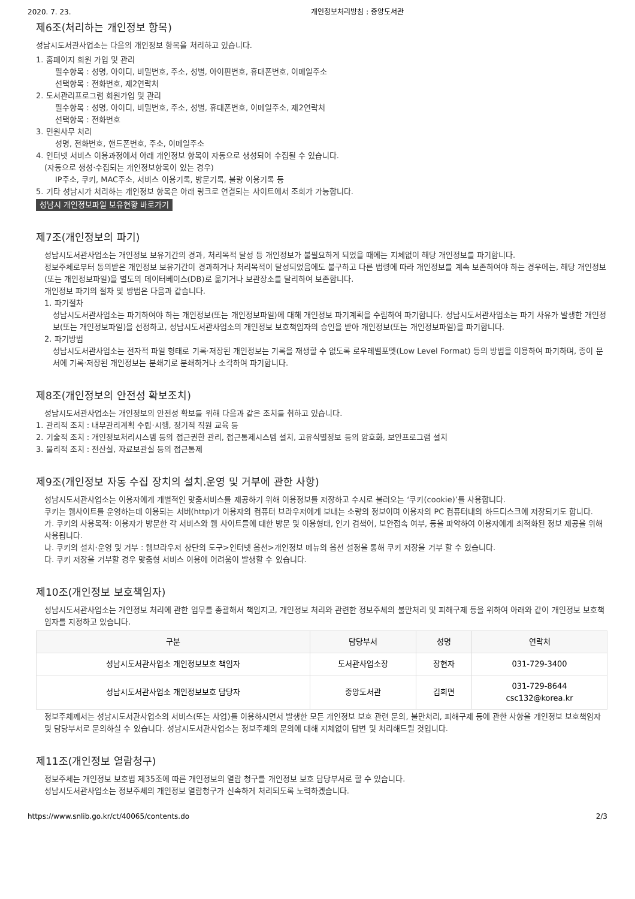2020. 7. 23. 개인정보처리방침 : 중앙도서관
제6조(처리하는 개인정보 항목)
성남시도서관사업소는 다음의 개인정보 항목을 처리하고 있습니다.
1. 홈페이지 회원 가입 및 관리
필수항목 : 성명, 아이디, 비밀번호, 주소, 성별, 아이핀번호, 휴대폰번호, 이메일주소
선택항목 : 전화번호, 제2연락처
2. 도서관리프로그램 회원가입 및 관리
필수항목 : 성명, 아이디, 비밀번호, 주소, 성별, 휴대폰번호, 이메일주소, 제2연락처
선택항목 : 전화번호
3. 민원사무 처리
성명, 전화번호, 핸드폰번호, 주소, 이메일주소
4. 인터넷 서비스 이용과정에서 아래 개인정보 항목이 자동으로 생성되어 수집될 수 있습니다.
(자동으로 생성·수집되는 개인정보항목이 있는 경우)
IP주소, 쿠키, MAC주소, 서비스 이용기록, 방문기록, 불량 이용기록 등
5. 기타 성남시가 처리하는 개인정보 항목은 아래 링크로 연결되는 사이트에서 조회가 가능합니다.
성남시 개인정보파일 보유현황 바로가기
제7조(개인정보의 파기)
성남시도서관사업소는 개인정보 보유기간의 경과, 처리목적 달성 등 개인정보가 불필요하게 되었을 때에는 지체없이 해당 개인정보를 파기합니다.
정보주체로부터 동의받은 개인정보 보유기간이 경과하거나 처리목적이 달성되었음에도 불구하고 다른 법령에 따라 개인정보를 계속 보존하여야 하는 경우에는, 해당 개인정보(또는 개인정보파일)을 별도의 데이터베이스(DB)로 옮기거나 보관장소를 달리하여 보존합니다.
개인정보 파기의 절차 및 방법은 다음과 같습니다.
1. 파기절차
성남시도서관사업소는 파기하여야 하는 개인정보(또는 개인정보파일)에 대해 개인정보 파기계획을 수립하여 파기합니다. 성남시도서관사업소는 파기 사유가 발생한 개인정보(또는 개인정보파일)을 선정하고, 성남시도서관사업소의 개인정보 보호책임자의 승인을 받아 개인정보(또는 개인정보파일)을 파기합니다.
2. 파기방법
성남시도서관사업소는 전자적 파일 형태로 기록·저장된 개인정보는 기록을 재생할 수 없도록 로우레벨포멧(Low Level Format) 등의 방법을 이용하여 파기하며, 종이 문서에 기록·저장된 개인정보는 분쇄기로 분쇄하거나 소각하여 파기합니다.
제8조(개인정보의 안전성 확보조치)
성남시도서관사업소는 개인정보의 안전성 확보를 위해 다음과 같은 조치를 취하고 있습니다.
1. 관리적 조치 : 내부관리계획 수립·시행, 정기적 직원 교육 등
2. 기술적 조치 : 개인정보처리시스템 등의 접근권한 관리, 접근통제시스템 설치, 고유식별정보 등의 암호화, 보안프로그램 설치
3. 물리적 조치 : 전산실, 자료보관실 등의 접근통제
제9조(개인정보 자동 수집 장치의 설치.운영 및 거부에 관한 사항)
성남시도서관사업소는 이용자에게 개별적인 맞춤서비스를 제공하기 위해 이용정보를 저장하고 수시로 불러오는 ‘쿠키(cookie)’를 사용합니다.
쿠키는 웹사이트를 운영하는데 이용되는 서버(http)가 이용자의 컴퓨터 브라우저에게 보내는 소량의 정보이며 이용자의 PC 컴퓨터내의 하드디스크에 저장되기도 합니다.
가. 쿠키의 사용목적: 이용자가 방문한 각 서비스와 웹 사이트들에 대한 방문 및 이용형태, 인기 검색어, 보안접속 여부, 등을 파악하여 이용자에게 최적화된 정보 제공을 위해 사용됩니다.
나. 쿠키의 설치·운영 및 거부 : 웹브라우저 상단의 도구>인터넷 옵션>개인정보 메뉴의 옵션 설정을 통해 쿠키 저장을 거부 할 수 있습니다.
다. 쿠키 저장을 거부할 경우 맞춤형 서비스 이용에 어려움이 발생할 수 있습니다.
제10조(개인정보 보호책임자)
성남시도서관사업소는 개인정보 처리에 관한 업무를 총괄해서 책임지고, 개인정보 처리와 관련한 정보주체의 불만처리 및 피해구제 등을 위하여 아래와 같이 개인정보 보호책임자를 지정하고 있습니다.
| 구분 | 담당부서 | 성명 | 연락처 |
| --- | --- | --- | --- |
| 성남시도서관사업소 개인정보보호 책임자 | 도서관사업소장 | 장현자 | 031-729-3400 |
| 성남시도서관사업소 개인정보보호 담당자 | 중앙도서관 | 김희면 | 031-729-8644 csc132@korea.kr |
정보주체께서는 성남시도서관사업소의 서비스(또는 사업)를 이용하시면서 발생한 모든 개인정보 보호 관련 문의, 불만처리, 피해구제 등에 관한 사항을 개인정보 보호책임자 및 담당부서로 문의하실 수 있습니다. 성남시도서관사업소는 정보주체의 문의에 대해 지체없이 답변 및 처리해드릴 것입니다.
제11조(개인정보 열람청구)
정보주체는 개인정보 보호법 제35조에 따른 개인정보의 열람 청구를 개인정보 보호 담당부서로 할 수 있습니다.
성남시도서관사업소는 정보주체의 개인정보 열람청구가 신속하게 처리되도록 노력하겠습니다.
https://www.snlib.go.kr/ct/40065/contents.do 2/3